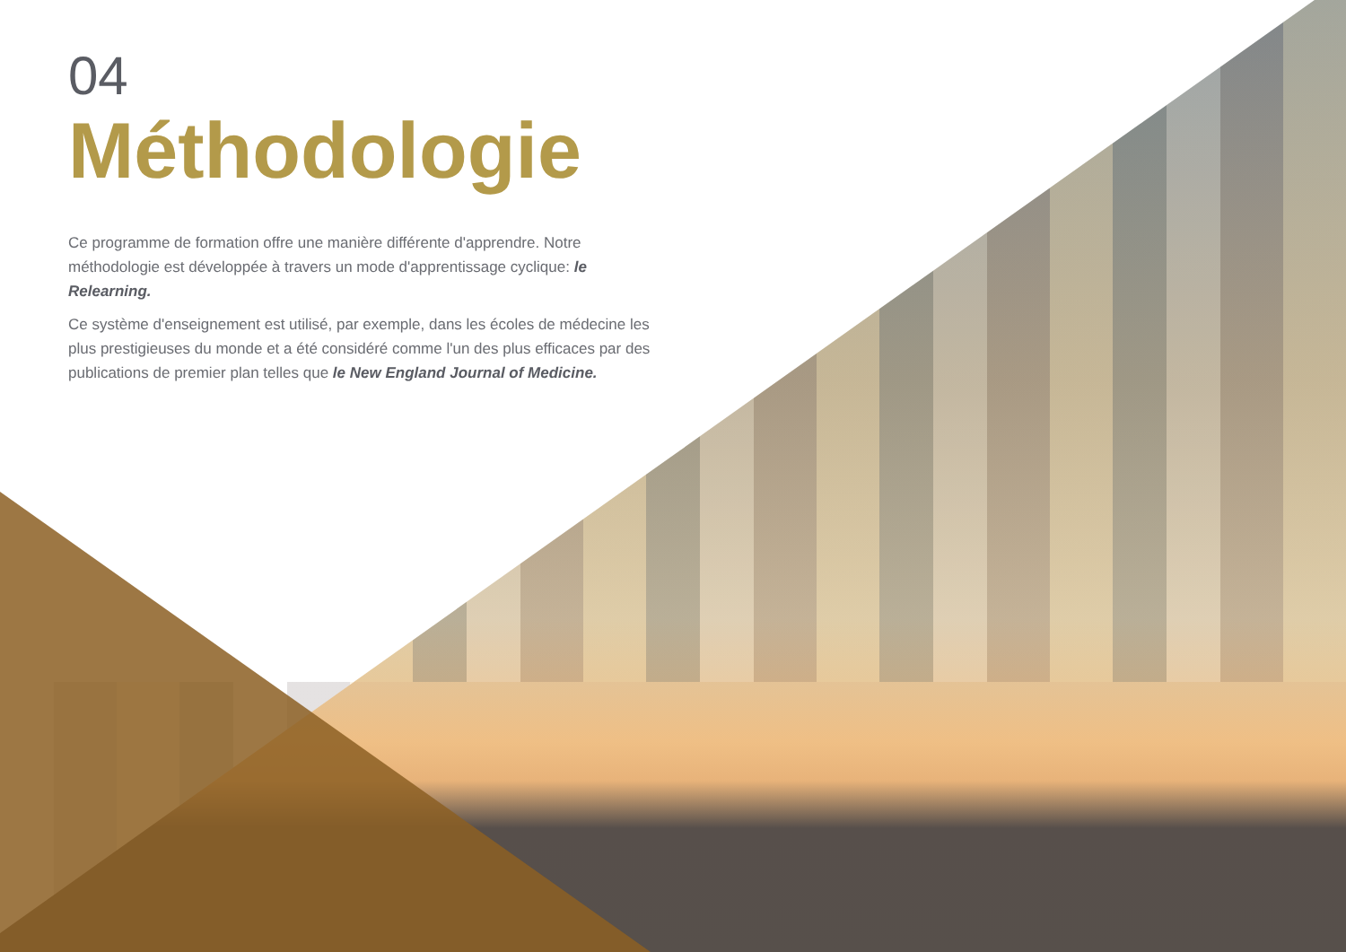04
Méthodologie
Ce programme de formation offre une manière différente d'apprendre. Notre méthodologie est développée à travers un mode d'apprentissage cyclique: le Relearning.
Ce système d'enseignement est utilisé, par exemple, dans les écoles de médecine les plus prestigieuses du monde et a été considéré comme l'un des plus efficaces par des publications de premier plan telles que le New England Journal of Medicine.